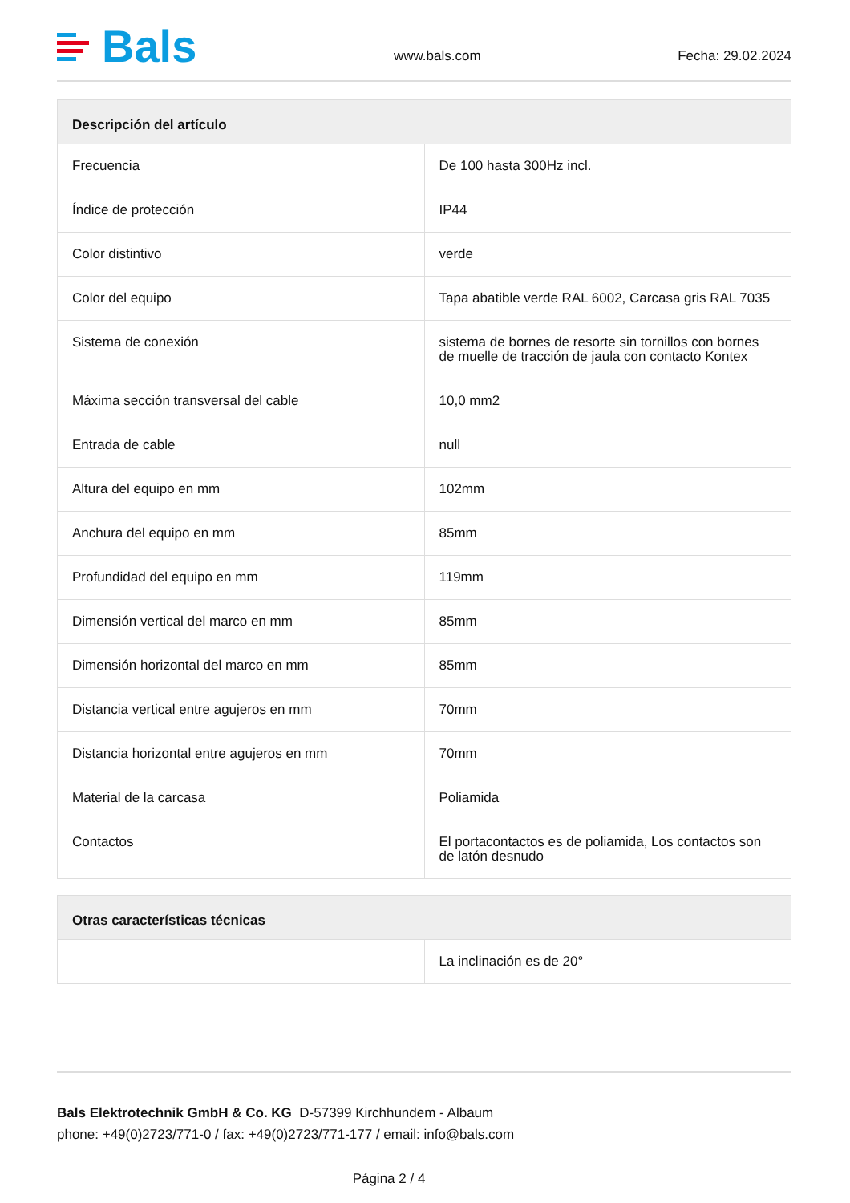Bals
www.bals.com Fecha: 29.02.2024
| Descripción del artículo | |
| --- | --- |
| Frecuencia | De 100 hasta 300Hz incl. |
| Índice de protección | IP44 |
| Color distintivo | verde |
| Color del equipo | Tapa abatible verde RAL 6002, Carcasa gris RAL 7035 |
| Sistema de conexión | sistema de bornes de resorte sin tornillos con bornes de muelle de tracción de jaula con contacto Kontex |
| Máxima sección transversal del cable | 10,0 mm2 |
| Entrada de cable | null |
| Altura del equipo en mm | 102mm |
| Anchura del equipo en mm | 85mm |
| Profundidad del equipo en mm | 119mm |
| Dimensión vertical del marco en mm | 85mm |
| Dimensión horizontal del marco en mm | 85mm |
| Distancia vertical entre agujeros en mm | 70mm |
| Distancia horizontal entre agujeros en mm | 70mm |
| Material de la carcasa | Poliamida |
| Contactos | El portacontactos es de poliamida, Los contactos son de latón desnudo |
| Otras características técnicas | |
| --- | --- |
| | La inclinación es de 20° |
Bals Elektrotechnik GmbH & Co. KG D-57399 Kirchhundem - Albaum
phone: +49(0)2723/771-0 / fax: +49(0)2723/771-177 / email: info@bals.com
Página 2 / 4